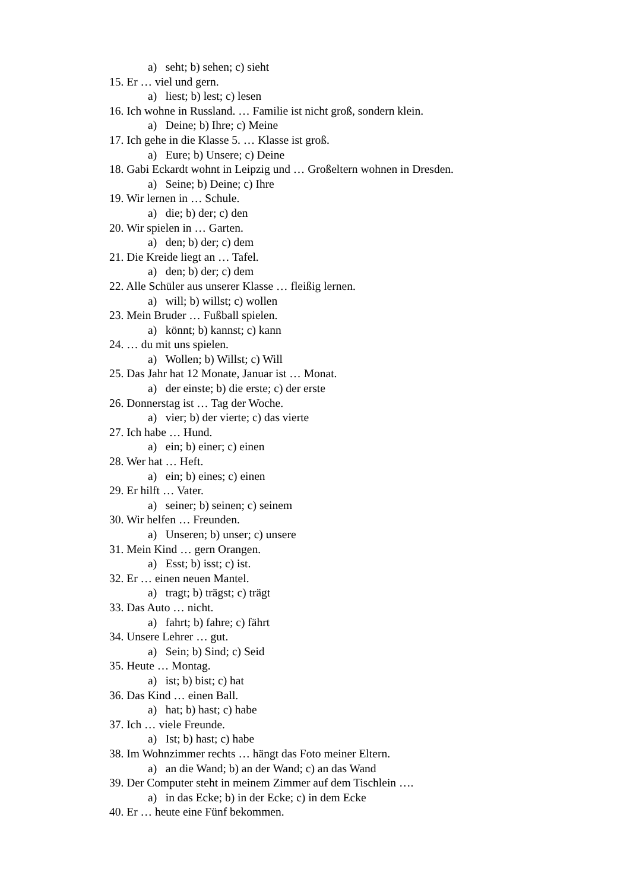a) seht; b) sehen; c) sieht
15. Er … viel und gern.
a) liest; b) lest; c) lesen
16. Ich wohne in Russland. … Familie ist nicht groß, sondern klein.
a) Deine; b) Ihre; c) Meine
17. Ich gehe in die Klasse 5. … Klasse ist groß.
a) Eure; b) Unsere; c) Deine
18. Gabi Eckardt wohnt in Leipzig und … Großeltern wohnen in Dresden.
a) Seine; b) Deine; c) Ihre
19. Wir lernen in … Schule.
a) die; b) der; c) den
20. Wir spielen in … Garten.
a) den; b) der; c) dem
21. Die Kreide liegt an … Tafel.
a) den; b) der; c) dem
22. Alle Schüler aus unserer Klasse … fleißig lernen.
a) will; b) willst; c) wollen
23. Mein Bruder … Fußball spielen.
a) könnt; b) kannst; c) kann
24. … du mit uns spielen.
a) Wollen; b) Willst; c) Will
25. Das Jahr hat 12 Monate, Januar ist … Monat.
a) der einste; b) die erste; c) der erste
26. Donnerstag ist … Tag der Woche.
a) vier; b) der vierte; c) das vierte
27. Ich habe … Hund.
a) ein; b) einer; c) einen
28. Wer hat … Heft.
a) ein; b) eines; c) einen
29. Er hilft … Vater.
a) seiner; b) seinen; c) seinem
30. Wir helfen … Freunden.
a) Unseren; b) unser; c) unsere
31. Mein Kind … gern Orangen.
a) Esst; b) isst; c) ist.
32. Er … einen neuen Mantel.
a) tragt; b) trägst; c) trägt
33. Das Auto … nicht.
a) fahrt; b) fahre; c) fährt
34. Unsere Lehrer … gut.
a) Sein; b) Sind; c) Seid
35. Heute … Montag.
a) ist; b) bist; c) hat
36. Das Kind … einen Ball.
a) hat; b) hast; c) habe
37. Ich … viele Freunde.
a) Ist; b) hast; c) habe
38. Im Wohnzimmer rechts … hängt das Foto meiner Eltern.
a) an die Wand; b) an der Wand; c) an das Wand
39. Der Computer steht in meinem Zimmer auf dem Tischlein ….
a) in das Ecke; b) in der Ecke; c) in dem Ecke
40. Er … heute eine Fünf bekommen.